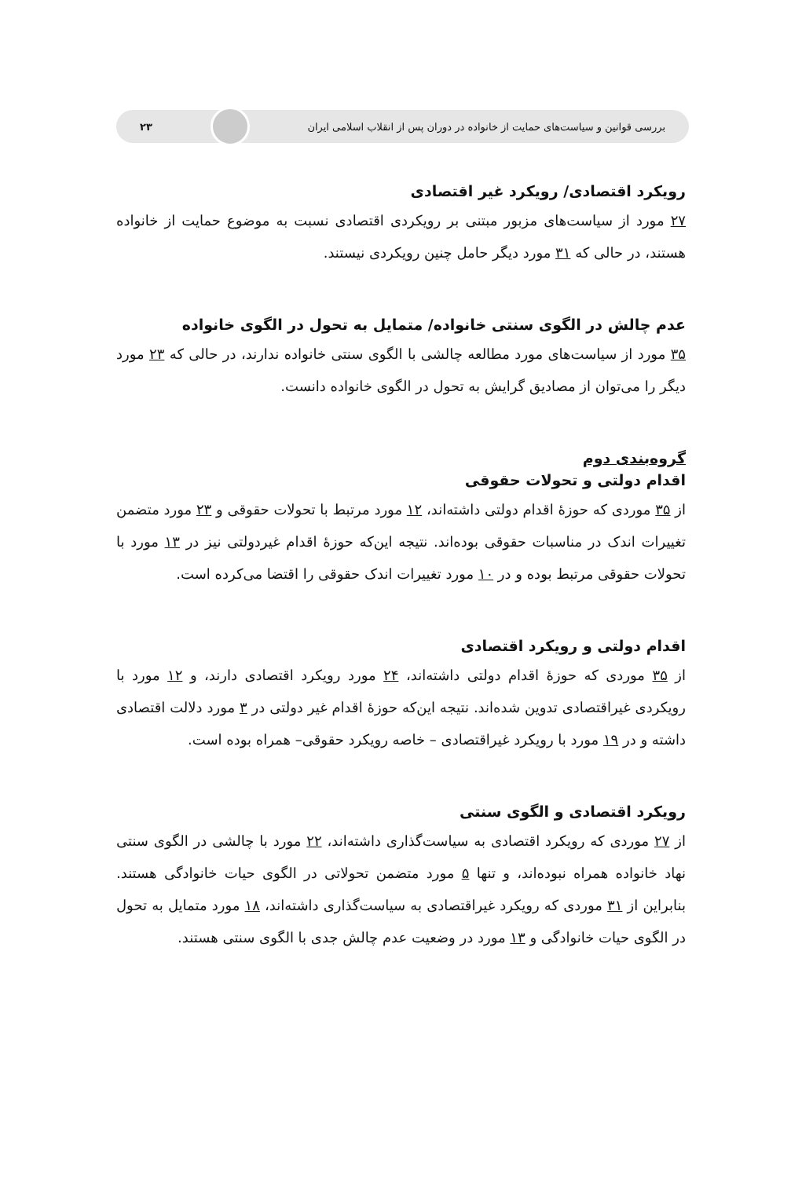بررسی قوانین و سیاست‌های حمایت از خانواده در دوران پس از انقلاب اسلامی ایران ۲۳
رویکرد اقتصادی/ رویکرد غیر اقتصادی
۲۷ مورد از سیاست‌های مزبور مبتنی بر رویکردی اقتصادی نسبت به موضوع حمایت از خانواده هستند، در حالی که ۳۱ مورد دیگر حامل چنین رویکردی نیستند.
عدم چالش در الگوی سنتی خانواده/ متمایل به تحول در الگوی خانواده
۳۵ مورد از سیاست‌های مورد مطالعه چالشی با الگوی سنتی خانواده ندارند، در حالی که ۲۳ مورد دیگر را می‌توان از مصادیق گرایش به تحول در الگوی خانواده دانست.
گروه‌بندی دوم
اقدام دولتی و تحولات حقوقی
از ۳۵ موردی که حوزهٔ اقدام دولتی داشته‌اند، ۱۲ مورد مرتبط با تحولات حقوقی و ۲۳ مورد متضمن تغییرات اندک در مناسبات حقوقی بوده‌اند. نتیجه این‌که حوزهٔ اقدام غیردولتی نیز در ۱۳ مورد با تحولات حقوقی مرتبط بوده و در ۱۰ مورد تغییرات اندک حقوقی را اقتضا می‌کرده است.
اقدام دولتی و رویکرد اقتصادی
از ۳۵ موردی که حوزهٔ اقدام دولتی داشته‌اند، ۲۴ مورد رویکرد اقتصادی دارند، و ۱۲ مورد با رویکردی غیراقتصادی تدوین شده‌اند. نتیجه این‌که حوزهٔ اقدام غیر دولتی در ۳ مورد دلالت اقتصادی داشته و در ۱۹ مورد با رویکرد غیراقتصادی – خاصه رویکرد حقوقی– همراه بوده است.
رویکرد اقتصادی و الگوی سنتی
از ۲۷ موردی که رویکرد اقتصادی به سیاست‌گذاری داشته‌اند، ۲۲ مورد با چالشی در الگوی سنتی نهاد خانواده همراه نبوده‌اند، و تنها ۵ مورد متضمن تحولاتی در الگوی حیات خانوادگی هستند. بنابراین از ۳۱ موردی که رویکرد غیراقتصادی به سیاست‌گذاری داشته‌اند، ۱۸ مورد متمایل به تحول در الگوی حیات خانوادگی و ۱۳ مورد در وضعیت عدم چالش جدی با الگوی سنتی هستند.